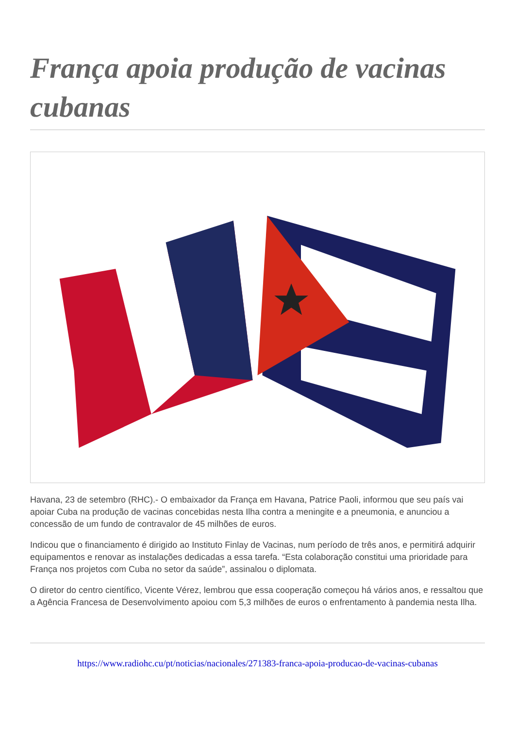França apoia produção de vacinas cubanas
Havana, 23 de setembro (RHC).- O embaixador da França em Havana, Patrice Paoli, informou que seu país vai apoiar Cuba na produção de vacinas concebidas nesta Ilha contra a meningite e a pneumonia, e anunciou a concessão de um fundo de contravalor de 45 milhões de euros.
Indicou que o financiamento é dirigido ao Instituto Finlay de Vacinas, num período de três anos, e permitirá adquirir equipamentos e renovar as instalações dedicadas a essa tarefa. “Esta colaboração constitui uma prioridade para França nos projetos com Cuba no setor da saúde”, assinalou o diplomata.
O diretor do centro científico, Vicente Vérez, lembrou que essa cooperação começou há vários anos, e ressaltou que a Agência Francesa de Desenvolvimento apoiou com 5,3 milhões de euros o enfrentamento à pandemia nesta Ilha.
https://www.radiohc.cu/pt/noticias/nacionales/271383-franca-apoia-producao-de-vacinas-cubanas